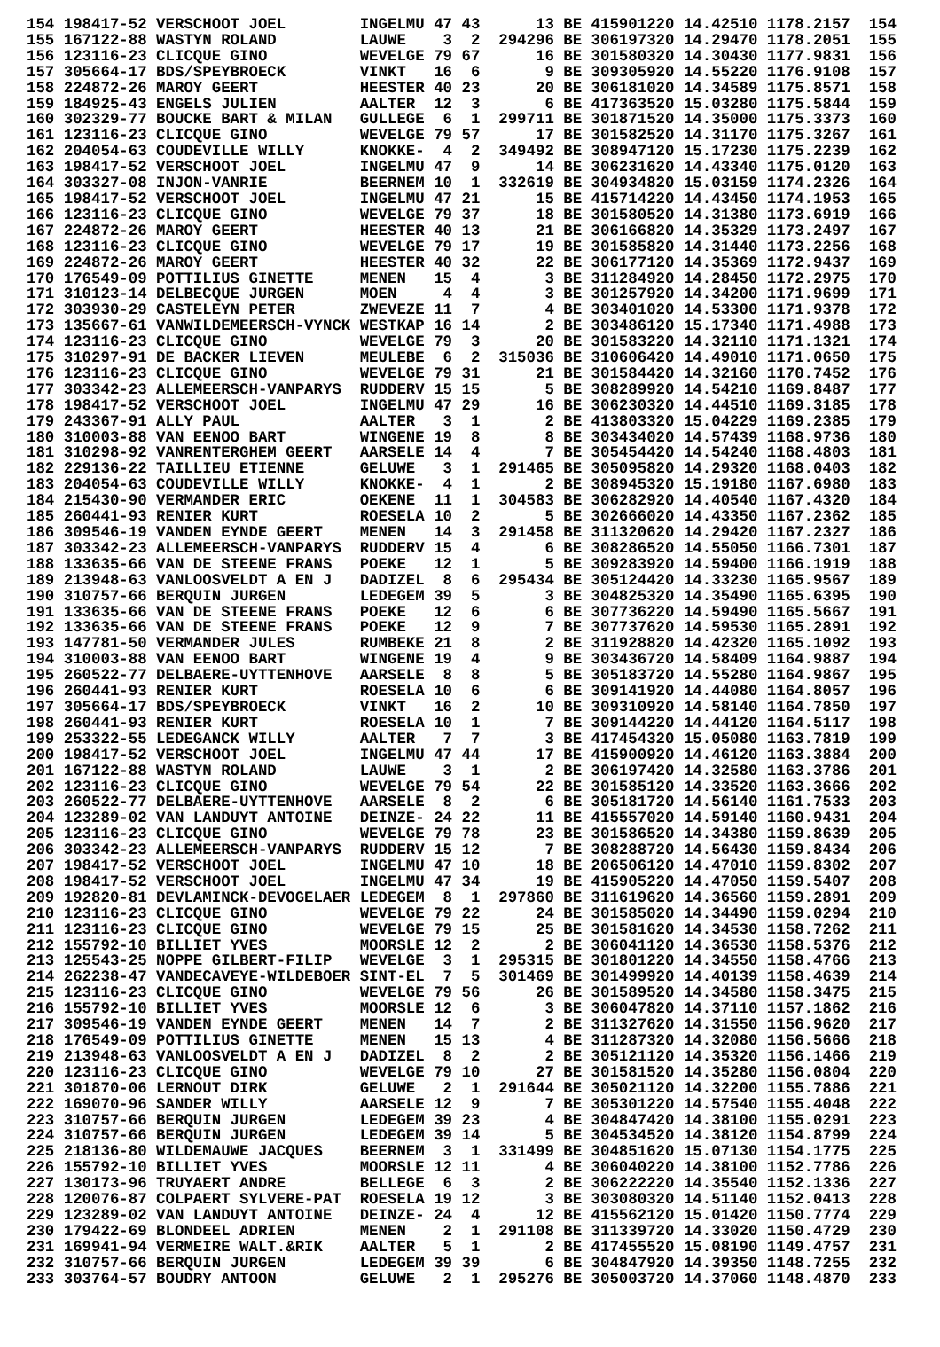| 154 | 198417-52 | VERSCHOOT JOEL | INGELMU | 47 | 43 | 13 | BE | 415901220 | 14.42510 | 1178.2157 | 154 |
| 155 | 167122-88 | WASTYN ROLAND | LAUWE | 3 | 2 | 294296 | BE | 306197320 | 14.29470 | 1178.2051 | 155 |
| 156 | 123116-23 | CLICQUE GINO | WEVELGE | 79 | 67 | 16 | BE | 301580320 | 14.30430 | 1177.9831 | 156 |
| 157 | 305664-17 | BDS/SPEYBROECK | VINKT | 16 | 6 | 9 | BE | 309305920 | 14.55220 | 1176.9108 | 157 |
| 158 | 224872-26 | MAROY GEERT | HEESTER | 40 | 23 | 20 | BE | 306181020 | 14.34589 | 1175.8571 | 158 |
| 159 | 184925-43 | ENGELS JULIEN | AALTER | 12 | 3 | 6 | BE | 417363520 | 15.03280 | 1175.5844 | 159 |
| 160 | 302329-77 | BOUCKE BART & MILAN | GULLEGE | 6 | 1 | 299711 | BE | 301871520 | 14.35000 | 1175.3373 | 160 |
| 161 | 123116-23 | CLICQUE GINO | WEVELGE | 79 | 57 | 17 | BE | 301582520 | 14.31170 | 1175.3267 | 161 |
| 162 | 204054-63 | COUDEVILLE WILLY | KNOKKE- | 4 | 2 | 349492 | BE | 308947120 | 15.17230 | 1175.2239 | 162 |
| 163 | 198417-52 | VERSCHOOT JOEL | INGELMU | 47 | 9 | 14 | BE | 306231620 | 14.43340 | 1175.0120 | 163 |
| 164 | 303327-08 | INJON-VANRIE | BEERNEM | 10 | 1 | 332619 | BE | 304934820 | 15.03159 | 1174.2326 | 164 |
| 165 | 198417-52 | VERSCHOOT JOEL | INGELMU | 47 | 21 | 15 | BE | 415714220 | 14.43450 | 1174.1953 | 165 |
| 166 | 123116-23 | CLICQUE GINO | WEVELGE | 79 | 37 | 18 | BE | 301580520 | 14.31380 | 1173.6919 | 166 |
| 167 | 224872-26 | MAROY GEERT | HEESTER | 40 | 13 | 21 | BE | 306166820 | 14.35329 | 1173.2497 | 167 |
| 168 | 123116-23 | CLICQUE GINO | WEVELGE | 79 | 17 | 19 | BE | 301585820 | 14.31440 | 1173.2256 | 168 |
| 169 | 224872-26 | MAROY GEERT | HEESTER | 40 | 32 | 22 | BE | 306177120 | 14.35369 | 1172.9437 | 169 |
| 170 | 176549-09 | POTTILIUS GINETTE | MENEN | 15 | 4 | 3 | BE | 311284920 | 14.28450 | 1172.2975 | 170 |
| 171 | 310123-14 | DELBECQUE JURGEN | MOEN | 4 | 4 | 3 | BE | 301257920 | 14.34200 | 1171.9699 | 171 |
| 172 | 303930-29 | CASTELEYN PETER | ZWEVEZE | 11 | 7 | 4 | BE | 303401020 | 14.53300 | 1171.9378 | 172 |
| 173 | 135667-61 | VANWILDEMEERSCH-VYNCK | WESTKAP | 16 | 14 | 2 | BE | 303486120 | 15.17340 | 1171.4988 | 173 |
| 174 | 123116-23 | CLICQUE GINO | WEVELGE | 79 | 3 | 20 | BE | 301583220 | 14.32110 | 1171.1321 | 174 |
| 175 | 310297-91 | DE BACKER LIEVEN | MEULEBE | 6 | 2 | 315036 | BE | 310606420 | 14.49010 | 1171.0650 | 175 |
| 176 | 123116-23 | CLICQUE GINO | WEVELGE | 79 | 31 | 21 | BE | 301584420 | 14.32160 | 1170.7452 | 176 |
| 177 | 303342-23 | ALLEMEERSCH-VANPARYS | RUDDERV | 15 | 15 | 5 | BE | 308289920 | 14.54210 | 1169.8487 | 177 |
| 178 | 198417-52 | VERSCHOOT JOEL | INGELMU | 47 | 29 | 16 | BE | 306230320 | 14.44510 | 1169.3185 | 178 |
| 179 | 243367-91 | ALLY PAUL | AALTER | 3 | 1 | 2 | BE | 413803320 | 15.04229 | 1169.2385 | 179 |
| 180 | 310003-88 | VAN EENOO BART | WINGENE | 19 | 8 | 8 | BE | 303434020 | 14.57439 | 1168.9736 | 180 |
| 181 | 310298-92 | VANRENTERGHEM GEERT | AARSELE | 14 | 4 | 7 | BE | 305454420 | 14.54240 | 1168.4803 | 181 |
| 182 | 229136-22 | TAILLIEU ETIENNE | GELUWE | 3 | 1 | 291465 | BE | 305095820 | 14.29320 | 1168.0403 | 182 |
| 183 | 204054-63 | COUDEVILLE WILLY | KNOKKE- | 4 | 1 | 2 | BE | 308945320 | 15.19180 | 1167.6980 | 183 |
| 184 | 215430-90 | VERMANDER ERIC | OEKENE | 11 | 1 | 304583 | BE | 306282920 | 14.40540 | 1167.4320 | 184 |
| 185 | 260441-93 | RENIER KURT | ROESELA | 10 | 2 | 5 | BE | 302666020 | 14.43350 | 1167.2362 | 185 |
| 186 | 309546-19 | VANDEN EYNDE GEERT | MENEN | 14 | 3 | 291458 | BE | 311320620 | 14.29420 | 1167.2327 | 186 |
| 187 | 303342-23 | ALLEMEERSCH-VANPARYS | RUDDERV | 15 | 4 | 6 | BE | 308286520 | 14.55050 | 1166.7301 | 187 |
| 188 | 133635-66 | VAN DE STEENE FRANS | POEKE | 12 | 1 | 5 | BE | 309283920 | 14.59400 | 1166.1919 | 188 |
| 189 | 213948-63 | VANLOOSVELDT A EN J | DADIZEL | 8 | 6 | 295434 | BE | 305124420 | 14.33230 | 1165.9567 | 189 |
| 190 | 310757-66 | BERQUIN JURGEN | LEDEGEM | 39 | 5 | 3 | BE | 304825320 | 14.35490 | 1165.6395 | 190 |
| 191 | 133635-66 | VAN DE STEENE FRANS | POEKE | 12 | 6 | 6 | BE | 307736220 | 14.59490 | 1165.5667 | 191 |
| 192 | 133635-66 | VAN DE STEENE FRANS | POEKE | 12 | 9 | 7 | BE | 307737620 | 14.59530 | 1165.2891 | 192 |
| 193 | 147781-50 | VERMANDER JULES | RUMBEKE | 21 | 8 | 2 | BE | 311928820 | 14.42320 | 1165.1092 | 193 |
| 194 | 310003-88 | VAN EENOO BART | WINGENE | 19 | 4 | 9 | BE | 303436720 | 14.58409 | 1164.9887 | 194 |
| 195 | 260522-77 | DELBAERE-UYTTENHOVE | AARSELE | 8 | 8 | 5 | BE | 305183720 | 14.55280 | 1164.9867 | 195 |
| 196 | 260441-93 | RENIER KURT | ROESELA | 10 | 6 | 6 | BE | 309141920 | 14.44080 | 1164.8057 | 196 |
| 197 | 305664-17 | BDS/SPEYBROECK | VINKT | 16 | 2 | 10 | BE | 309310920 | 14.58140 | 1164.7850 | 197 |
| 198 | 260441-93 | RENIER KURT | ROESELA | 10 | 1 | 7 | BE | 309144220 | 14.44120 | 1164.5117 | 198 |
| 199 | 253322-55 | LEDEGANCK WILLY | AALTER | 7 | 7 | 3 | BE | 417454320 | 15.05080 | 1163.7819 | 199 |
| 200 | 198417-52 | VERSCHOOT JOEL | INGELMU | 47 | 44 | 17 | BE | 415900920 | 14.46120 | 1163.3884 | 200 |
| 201 | 167122-88 | WASTYN ROLAND | LAUWE | 3 | 1 | 2 | BE | 306197420 | 14.32580 | 1163.3786 | 201 |
| 202 | 123116-23 | CLICQUE GINO | WEVELGE | 79 | 54 | 22 | BE | 301585120 | 14.33520 | 1163.3666 | 202 |
| 203 | 260522-77 | DELBAERE-UYTTENHOVE | AARSELE | 8 | 2 | 6 | BE | 305181720 | 14.56140 | 1161.7533 | 203 |
| 204 | 123289-02 | VAN LANDUYT ANTOINE | DEINZE- | 24 | 22 | 11 | BE | 415557020 | 14.59140 | 1160.9431 | 204 |
| 205 | 123116-23 | CLICQUE GINO | WEVELGE | 79 | 78 | 23 | BE | 301586520 | 14.34380 | 1159.8639 | 205 |
| 206 | 303342-23 | ALLEMEERSCH-VANPARYS | RUDDERV | 15 | 12 | 7 | BE | 308288720 | 14.56430 | 1159.8434 | 206 |
| 207 | 198417-52 | VERSCHOOT JOEL | INGELMU | 47 | 10 | 18 | BE | 206506120 | 14.47010 | 1159.8302 | 207 |
| 208 | 198417-52 | VERSCHOOT JOEL | INGELMU | 47 | 34 | 19 | BE | 415905220 | 14.47050 | 1159.5407 | 208 |
| 209 | 192820-81 | DEVLAMINCK-DEVOGELAER | LEDEGEM | 8 | 1 | 297860 | BE | 311619620 | 14.36560 | 1159.2891 | 209 |
| 210 | 123116-23 | CLICQUE GINO | WEVELGE | 79 | 22 | 24 | BE | 301585020 | 14.34490 | 1159.0294 | 210 |
| 211 | 123116-23 | CLICQUE GINO | WEVELGE | 79 | 15 | 25 | BE | 301581620 | 14.34530 | 1158.7262 | 211 |
| 212 | 155792-10 | BILLIET YVES | MOORSLE | 12 | 2 | 2 | BE | 306041120 | 14.36530 | 1158.5376 | 212 |
| 213 | 125543-25 | NOPPE GILBERT-FILIP | WEVELGE | 3 | 1 | 295315 | BE | 301801220 | 14.34550 | 1158.4766 | 213 |
| 214 | 262238-47 | VANDECAVEYE-WILDEBOER | SINT-EL | 7 | 5 | 301469 | BE | 301499920 | 14.40139 | 1158.4639 | 214 |
| 215 | 123116-23 | CLICQUE GINO | WEVELGE | 79 | 56 | 26 | BE | 301589520 | 14.34580 | 1158.3475 | 215 |
| 216 | 155792-10 | BILLIET YVES | MOORSLE | 12 | 6 | 3 | BE | 306047820 | 14.37110 | 1157.1862 | 216 |
| 217 | 309546-19 | VANDEN EYNDE GEERT | MENEN | 14 | 7 | 2 | BE | 311327620 | 14.31550 | 1156.9620 | 217 |
| 218 | 176549-09 | POTTILIUS GINETTE | MENEN | 15 | 13 | 4 | BE | 311287320 | 14.32080 | 1156.5666 | 218 |
| 219 | 213948-63 | VANLOOSVELDT A EN J | DADIZEL | 8 | 2 | 2 | BE | 305121120 | 14.35320 | 1156.1466 | 219 |
| 220 | 123116-23 | CLICQUE GINO | WEVELGE | 79 | 10 | 27 | BE | 301581520 | 14.35280 | 1156.0804 | 220 |
| 221 | 301870-06 | LERNOUT DIRK | GELUWE | 2 | 1 | 291644 | BE | 305021120 | 14.32200 | 1155.7886 | 221 |
| 222 | 169070-96 | SANDER WILLY | AARSELE | 12 | 9 | 7 | BE | 305301220 | 14.57540 | 1155.4048 | 222 |
| 223 | 310757-66 | BERQUIN JURGEN | LEDEGEM | 39 | 23 | 4 | BE | 304847420 | 14.38100 | 1155.0291 | 223 |
| 224 | 310757-66 | BERQUIN JURGEN | LEDEGEM | 39 | 14 | 5 | BE | 304534520 | 14.38120 | 1154.8799 | 224 |
| 225 | 218136-80 | WILDEMAUWE JACQUES | BEERNEM | 3 | 1 | 331499 | BE | 304851620 | 15.07130 | 1154.1775 | 225 |
| 226 | 155792-10 | BILLIET YVES | MOORSLE | 12 | 11 | 4 | BE | 306040220 | 14.38100 | 1152.7786 | 226 |
| 227 | 130173-96 | TRUYAERT ANDRE | BELLEGE | 6 | 3 | 2 | BE | 306222220 | 14.35540 | 1152.1336 | 227 |
| 228 | 120076-87 | COLPAERT SYLVERE-PAT | ROESELA | 19 | 12 | 3 | BE | 303080320 | 14.51140 | 1152.0413 | 228 |
| 229 | 123289-02 | VAN LANDUYT ANTOINE | DEINZE- | 24 | 4 | 12 | BE | 415562120 | 15.01420 | 1150.7774 | 229 |
| 230 | 179422-69 | BLONDEEL ADRIEN | MENEN | 2 | 1 | 291108 | BE | 311339720 | 14.33020 | 1150.4729 | 230 |
| 231 | 169941-94 | VERMEIRE WALT.&RIK | AALTER | 5 | 1 | 2 | BE | 417455520 | 15.08190 | 1149.4757 | 231 |
| 232 | 310757-66 | BERQUIN JURGEN | LEDEGEM | 39 | 39 | 6 | BE | 304847920 | 14.39350 | 1148.7255 | 232 |
| 233 | 303764-57 | BOUDRY ANTOON | GELUWE | 2 | 1 | 295276 | BE | 305003720 | 14.37060 | 1148.4870 | 233 |